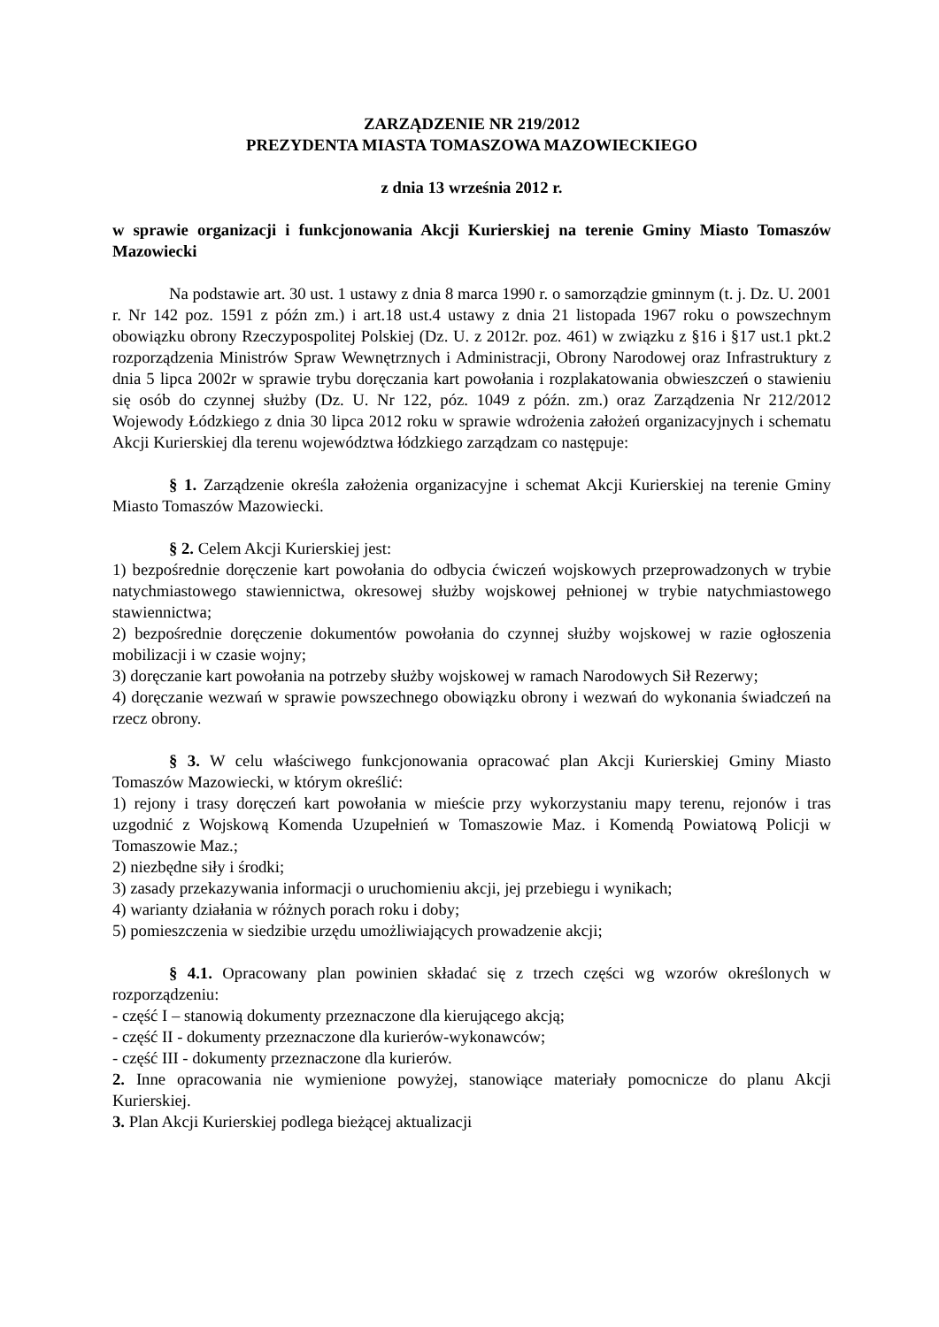ZARZĄDZENIE NR 219/2012
PREZYDENTA MIASTA TOMASZOWA MAZOWIECKIEGO
z dnia 13 września 2012 r.
w sprawie organizacji i funkcjonowania Akcji Kurierskiej na terenie Gminy Miasto Tomaszów Mazowiecki
Na podstawie art. 30 ust. 1 ustawy z dnia 8 marca 1990 r. o samorządzie gminnym (t. j. Dz. U. 2001 r. Nr 142 poz. 1591 z późn zm.) i art.18 ust.4 ustawy z dnia 21 listopada 1967 roku o powszechnym obowiązku obrony Rzeczypospolitej Polskiej (Dz. U. z 2012r. poz. 461) w związku z §16 i §17 ust.1 pkt.2 rozporządzenia Ministrów Spraw Wewnętrznych i Administracji, Obrony Narodowej oraz Infrastruktury z dnia 5 lipca 2002r w sprawie trybu doręczania kart powołania i rozplakatowania obwieszczeń o stawieniu się osób do czynnej służby (Dz. U. Nr 122, póz. 1049 z późn. zm.) oraz Zarządzenia Nr 212/2012 Wojewody Łódzkiego z dnia 30 lipca 2012 roku w sprawie wdrożenia założeń organizacyjnych i schematu Akcji Kurierskiej dla terenu województwa łódzkiego zarządzam co następuje:
§ 1. Zarządzenie określa założenia organizacyjne i schemat Akcji Kurierskiej na terenie Gminy Miasto Tomaszów Mazowiecki.
§ 2. Celem Akcji Kurierskiej jest:
1) bezpośrednie doręczenie kart powołania do odbycia ćwiczeń wojskowych przeprowadzonych w trybie natychmiastowego stawiennictwa, okresowej służby wojskowej pełnionej w trybie natychmiastowego stawiennictwa;
2) bezpośrednie doręczenie dokumentów powołania do czynnej służby wojskowej w razie ogłoszenia mobilizacji i w czasie wojny;
3) doręczanie kart powołania na potrzeby służby wojskowej w ramach Narodowych Sił Rezerwy;
4) doręczanie wezwań w sprawie powszechnego obowiązku obrony i wezwań do wykonania świadczeń na rzecz obrony.
§ 3. W celu właściwego funkcjonowania opracować plan Akcji Kurierskiej Gminy Miasto Tomaszów Mazowiecki, w którym określić:
1) rejony i trasy doręczeń kart powołania w mieście przy wykorzystaniu mapy terenu, rejonów i tras uzgodnić z Wojskową Komenda Uzupełnień w Tomaszowie Maz. i Komendą Powiatową Policji w Tomaszowie Maz.;
2) niezbędne siły i środki;
3) zasady przekazywania informacji o uruchomieniu akcji, jej przebiegu i wynikach;
4) warianty działania w różnych porach roku i doby;
5) pomieszczenia w siedzibie urzędu umożliwiających prowadzenie akcji;
§ 4.1. Opracowany plan powinien składać się z trzech części wg wzorów określonych w rozporządzeniu:
- część I – stanowią dokumenty przeznaczone dla kierującego akcją;
- część II - dokumenty przeznaczone dla kurierów-wykonawców;
- część III - dokumenty przeznaczone dla kurierów.
2. Inne opracowania nie wymienione powyżej, stanowiące materiały pomocnicze do planu Akcji Kurierskiej.
3. Plan Akcji Kurierskiej podlega bieżącej aktualizacji